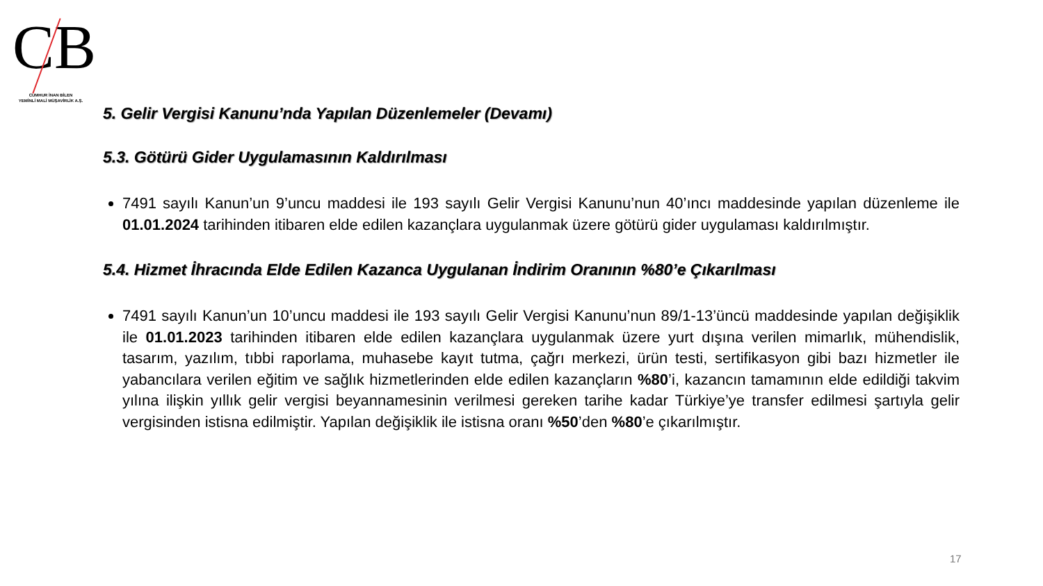CB
CUMHUR İNAN BİLEN
YEMİNLİ MALİ MÜŞAVİRLİK A.Ş.
5. Gelir Vergisi Kanunu’nda Yapılan Düzenlemeler (Devamı)
5.3. Götürü Gider Uygulamasının Kaldırılması
7491 sayılı Kanun’un 9’uncu maddesi ile 193 sayılı Gelir Vergisi Kanunu’nun 40’ıncı maddesinde yapılan düzenleme ile 01.01.2024 tarihinden itibaren elde edilen kazançlara uygulanmak üzere götürü gider uygulaması kaldırılmıştır.
5.4. Hizmet İhracında Elde Edilen Kazanca Uygulanan İndirim Oranının %80’e Çıkarılması
7491 sayılı Kanun’un 10’uncu maddesi ile 193 sayılı Gelir Vergisi Kanunu’nun 89/1-13’üncü maddesinde yapılan değişiklik ile 01.01.2023 tarihinden itibaren elde edilen kazançlara uygulanmak üzere yurt dışına verilen mimarlık, mühendislik, tasarım, yazılım, tıbbi raporlama, muhasebe kayıt tutma, çağrı merkezi, ürün testi, sertifikasyon gibi bazı hizmetler ile yabancılara verilen eğitim ve sağlık hizmetlerinden elde edilen kazançların %80’i, kazancın tamamının elde edildiği takvim yılına ilişkin yıllık gelir vergisi beyannamesinin verilmesi gereken tarihe kadar Türkiye’ye transfer edilmesi şartıyla gelir vergisinden istisna edilmiştir. Yapılan değişiklik ile istisna oranı %50’den %80’e çıkarılmıştır.
17